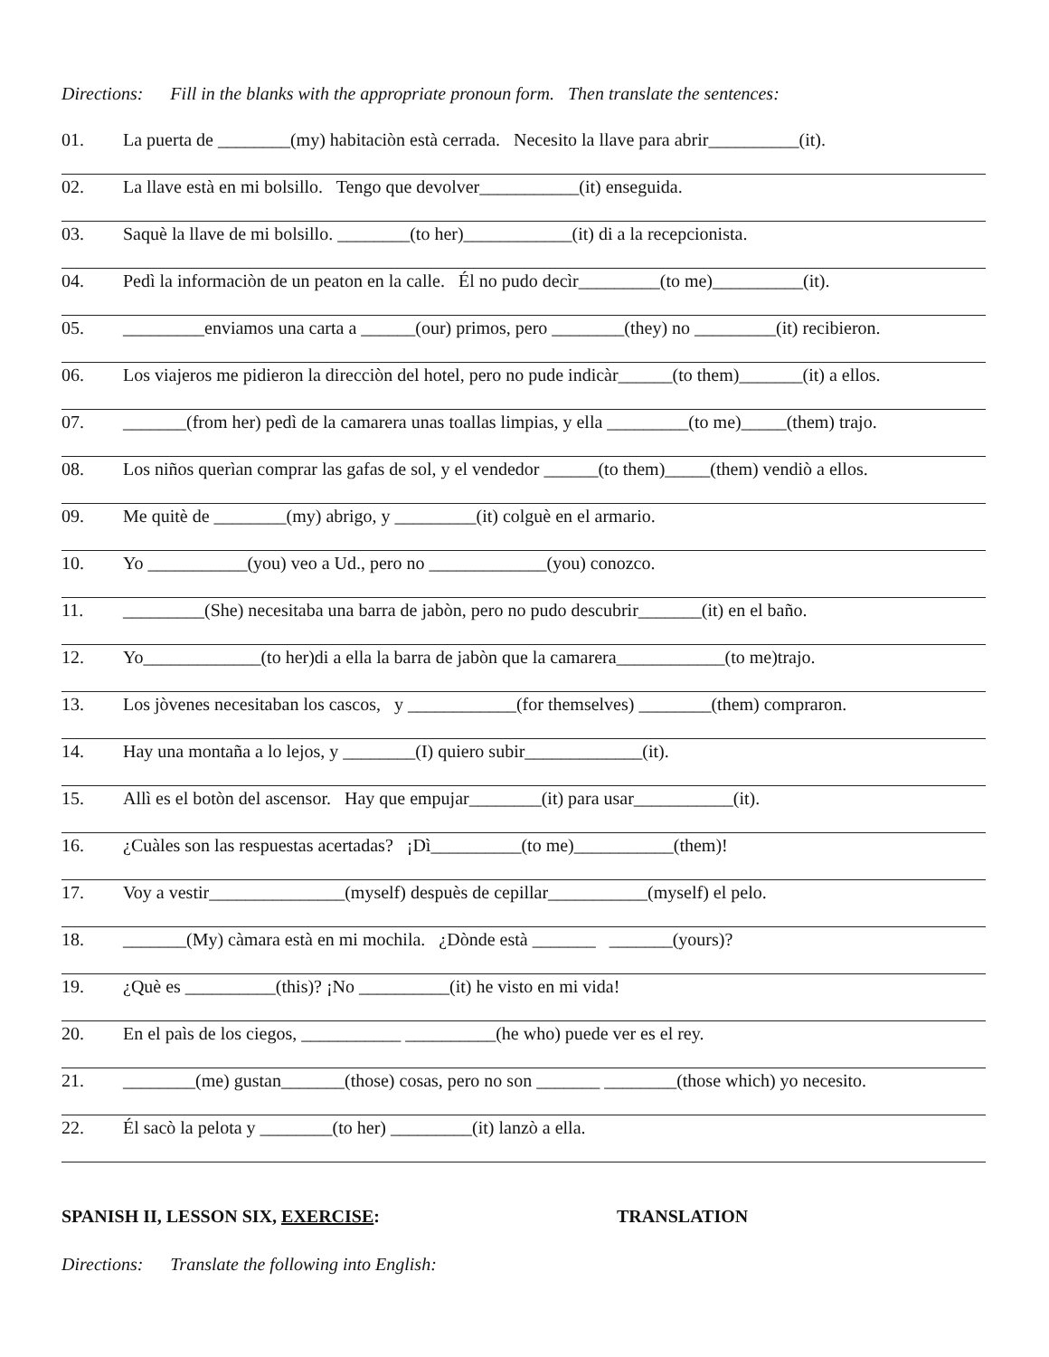Directions: Fill in the blanks with the appropriate pronoun form. Then translate the sentences:
01. La puerta de ________(my) habitaciòn està cerrada. Necesito la llave para abrir__________(it).
02. La llave està en mi bolsillo. Tengo que devolver___________(it) enseguida.
03. Saquè la llave de mi bolsillo. ________(to her)____________(it) di a la recepcionista.
04. Pedì la informaciòn de un peaton en la calle. Él no pudo decìr_________(to me)__________(it).
05. _________enviamos una carta a ______(our) primos, pero ________(they) no _________(it) recibieron.
06. Los viajeros me pidieron la direcciòn del hotel, pero no pude indicàr______(to them)_______(it) a ellos.
07. _______(from her) pedì de la camarera unas toallas limpias, y ella _________(to me)_____(them) trajo.
08. Los niños querìan comprar las gafas de sol, y el vendedor ______(to them)_____(them) vendiò a ellos.
09. Me quitè de ________(my) abrigo, y _________(it) colguè en el armario.
10. Yo ___________(you) veo a Ud., pero no _____________(you) conozco.
11. _________(She) necesitaba una barra de jabòn, pero no pudo descubrir_______(it) en el baño.
12. Yo_____________(to her)di a ella la barra de jabòn que la camarera____________(to me)trajo.
13. Los jòvenes necesitaban los cascos, y ____________(for themselves) ________(them) compraron.
14. Hay una montaña a lo lejos, y ________(I) quiero subir_____________(it).
15. Allì es el botòn del ascensor. Hay que empujar________(it) para usar___________(it).
16. ¿Cuàles son las respuestas acertadas? ¡Dì__________(to me)___________(them)!
17. Voy a vestir_______________(myself) despuès de cepillar___________(myself) el pelo.
18. _______(My) càmara està en mi mochila. ¿Dònde està _______ _______(yours)?
19. ¿Què es __________(this)? ¡No __________(it) he visto en mi vida!
20. En el paìs de los ciegos, ___________ __________(he who) puede ver es el rey.
21. ________(me) gustan_______(those) cosas, pero no son _______ ________(those which) yo necesito.
22. Él sacò la pelota y ________(to her) _________(it) lanzò a ella.
SPANISH II, LESSON SIX, EXERCISE: TRANSLATION
Directions: Translate the following into English: